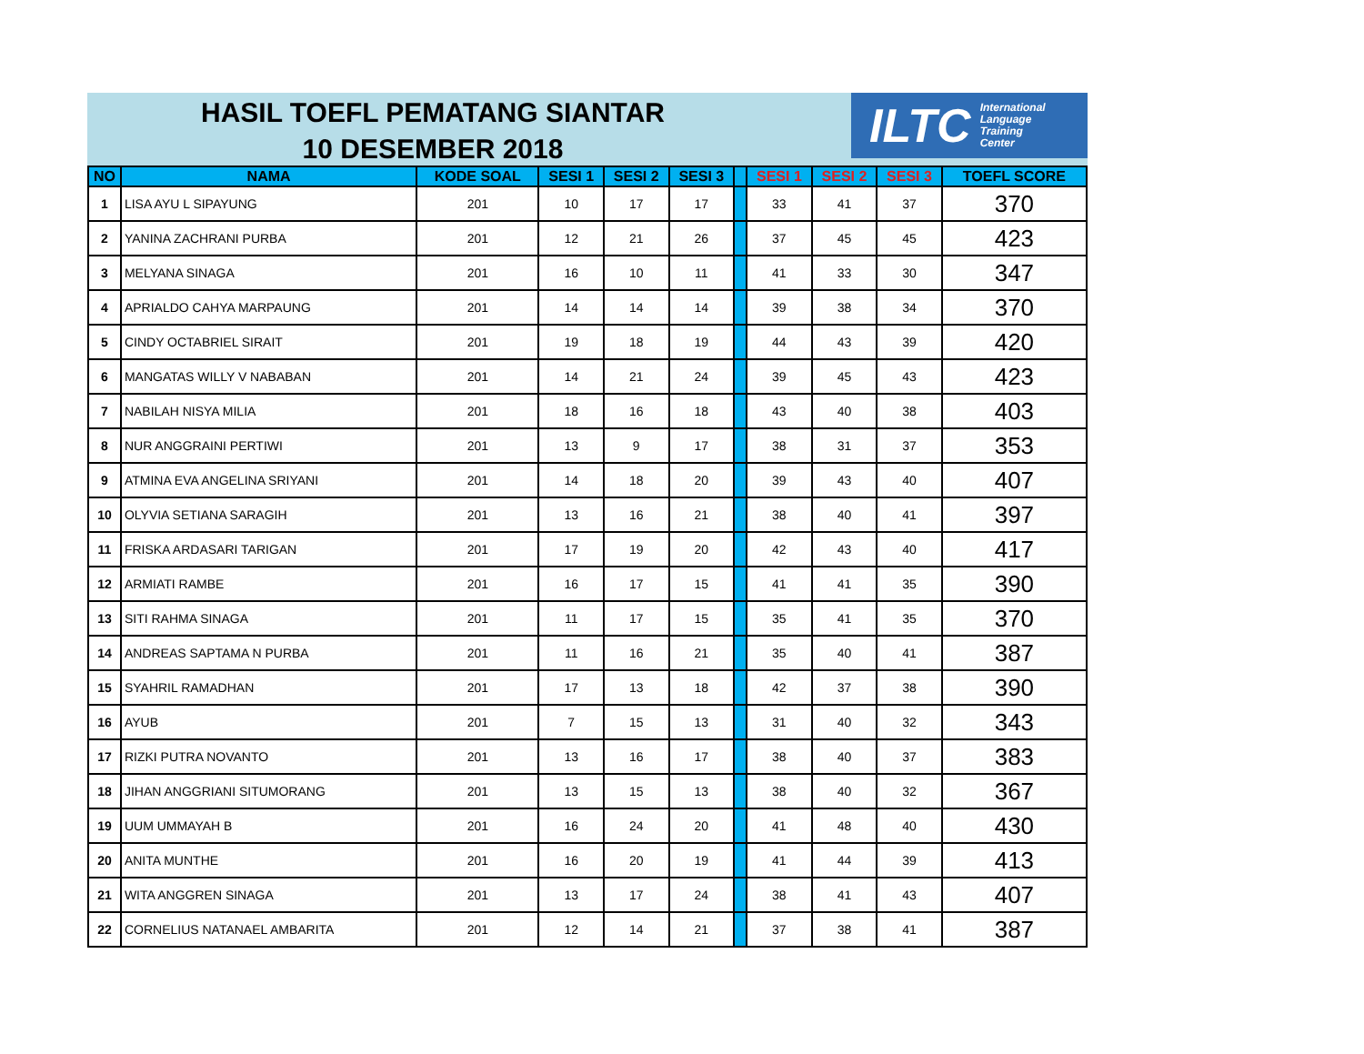HASIL TOEFL PEMATANG SIANTAR
10 DESEMBER 2018
ILTC International
Language
Training
Center
| NO | NAMA | KODE SOAL | SESI 1 | SESI 2 | SESI 3 | | SESI 1 | SESI 2 | SESI 3 | TOEFL SCORE |
| --- | --- | --- | --- | --- | --- | --- | --- | --- | --- | --- |
| 1 | LISA AYU L SIPAYUNG | 201 | 10 | 17 | 17 | | 33 | 41 | 37 | 370 |
| 2 | YANINA ZACHRANI PURBA | 201 | 12 | 21 | 26 | | 37 | 45 | 45 | 423 |
| 3 | MELYANA SINAGA | 201 | 16 | 10 | 11 | | 41 | 33 | 30 | 347 |
| 4 | APRIALDO CAHYA MARPAUNG | 201 | 14 | 14 | 14 | | 39 | 38 | 34 | 370 |
| 5 | CINDY OCTABRIEL SIRAIT | 201 | 19 | 18 | 19 | | 44 | 43 | 39 | 420 |
| 6 | MANGATAS WILLY V NABABAN | 201 | 14 | 21 | 24 | | 39 | 45 | 43 | 423 |
| 7 | NABILAH NISYA MILIA | 201 | 18 | 16 | 18 | | 43 | 40 | 38 | 403 |
| 8 | NUR ANGGRAINI PERTIWI | 201 | 13 | 9 | 17 | | 38 | 31 | 37 | 353 |
| 9 | ATMINA EVA ANGELINA SRIYANI | 201 | 14 | 18 | 20 | | 39 | 43 | 40 | 407 |
| 10 | OLYVIA SETIANA SARAGIH | 201 | 13 | 16 | 21 | | 38 | 40 | 41 | 397 |
| 11 | FRISKA ARDASARI TARIGAN | 201 | 17 | 19 | 20 | | 42 | 43 | 40 | 417 |
| 12 | ARMIATI RAMBE | 201 | 16 | 17 | 15 | | 41 | 41 | 35 | 390 |
| 13 | SITI RAHMA SINAGA | 201 | 11 | 17 | 15 | | 35 | 41 | 35 | 370 |
| 14 | ANDREAS SAPTAMA N PURBA | 201 | 11 | 16 | 21 | | 35 | 40 | 41 | 387 |
| 15 | SYAHRIL RAMADHAN | 201 | 17 | 13 | 18 | | 42 | 37 | 38 | 390 |
| 16 | AYUB | 201 | 7 | 15 | 13 | | 31 | 40 | 32 | 343 |
| 17 | RIZKI PUTRA NOVANTO | 201 | 13 | 16 | 17 | | 38 | 40 | 37 | 383 |
| 18 | JIHAN ANGGRIANI SITUMORANG | 201 | 13 | 15 | 13 | | 38 | 40 | 32 | 367 |
| 19 | UUM UMMAYAH B | 201 | 16 | 24 | 20 | | 41 | 48 | 40 | 430 |
| 20 | ANITA MUNTHE | 201 | 16 | 20 | 19 | | 41 | 44 | 39 | 413 |
| 21 | WITA ANGGREN SINAGA | 201 | 13 | 17 | 24 | | 38 | 41 | 43 | 407 |
| 22 | CORNELIUS NATANAEL AMBARITA | 201 | 12 | 14 | 21 | | 37 | 38 | 41 | 387 |